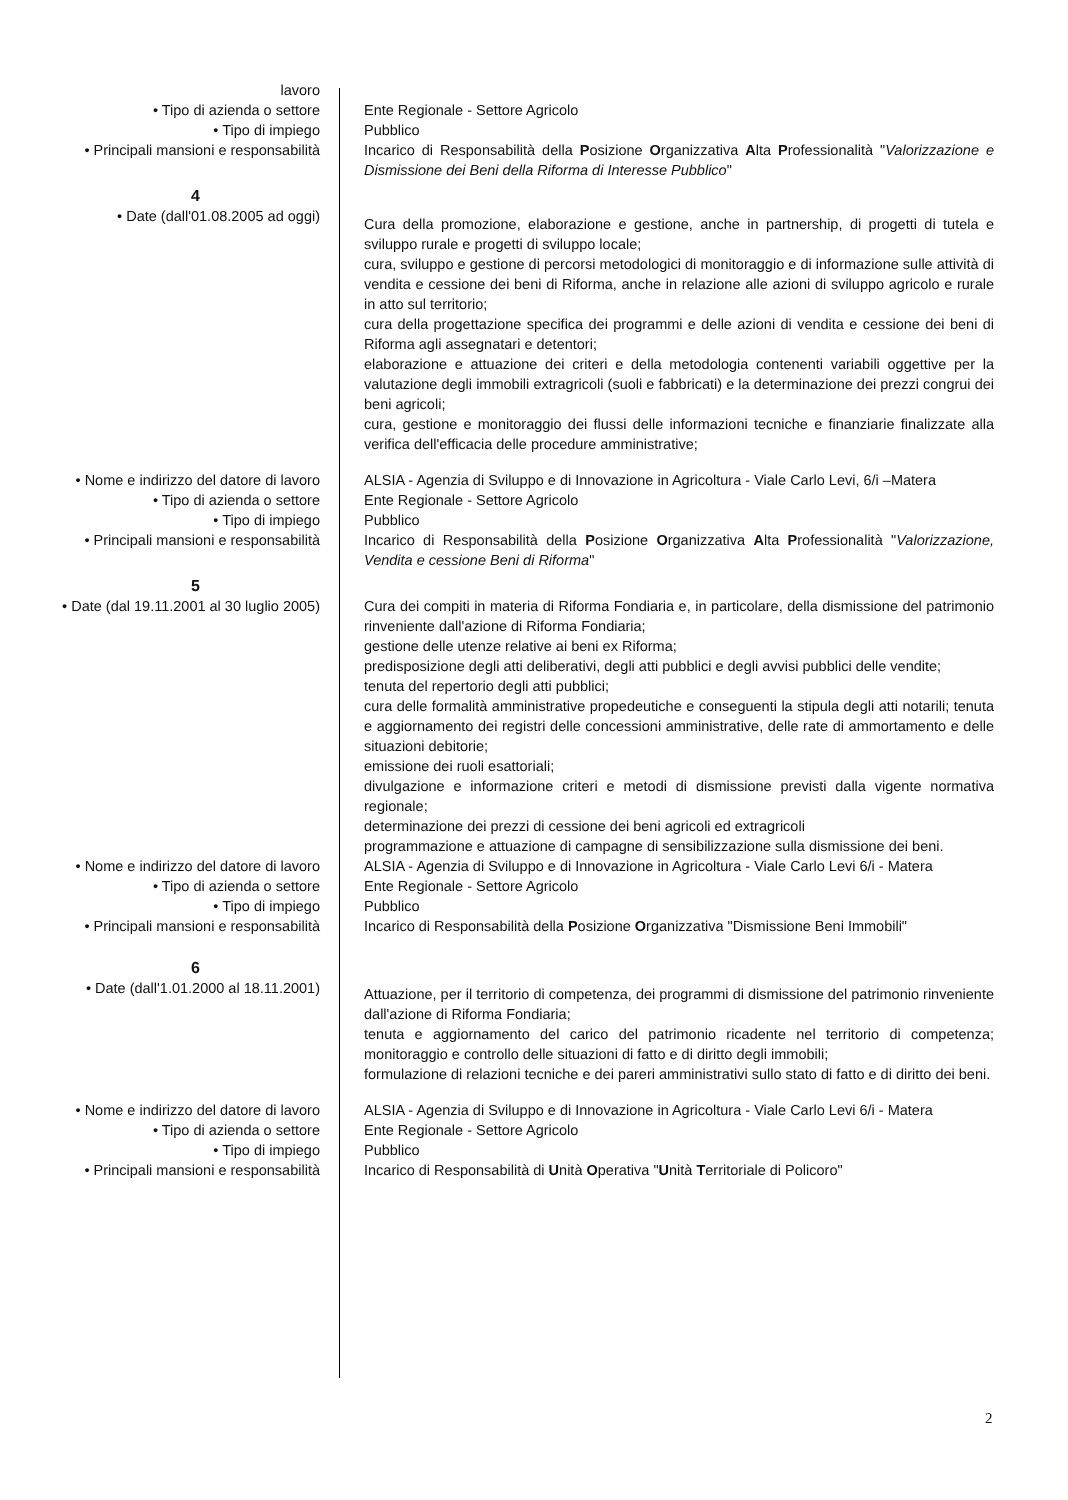lavoro
• Tipo di azienda o settore Ente Regionale - Settore Agricolo
• Tipo di impiego Pubblico
• Principali mansioni e responsabilità
Incarico di Responsabilità della Posizione Organizzativa Alta Professionalità "Valorizzazione e Dismissione dei Beni della Riforma di Interesse Pubblico"
4
• Date (dall'01.08.2005 ad oggi)
Cura della promozione, elaborazione e gestione, anche in partnership, di progetti di tutela e sviluppo rurale e progetti di sviluppo locale;
cura, sviluppo e gestione di percorsi metodologici di monitoraggio e di informazione sulle attività di vendita e cessione dei beni di Riforma, anche in relazione alle azioni di sviluppo agricolo e rurale in atto sul territorio;
cura della progettazione specifica dei programmi e delle azioni di vendita e cessione dei beni di Riforma agli assegnatari e detentori;
elaborazione e attuazione dei criteri e della metodologia contenenti variabili oggettive per la valutazione degli immobili extragricoli (suoli e fabbricati) e la determinazione dei prezzi congrui dei beni agricoli;
cura, gestione e monitoraggio dei flussi delle informazioni tecniche e finanziarie finalizzate alla verifica dell'efficacia delle procedure amministrative;
• Nome e indirizzo del datore di lavoro
ALSIA - Agenzia di Sviluppo e di Innovazione in Agricoltura - Viale Carlo Levi, 6/i –Matera
• Tipo di azienda o settore Ente Regionale - Settore Agricolo
• Tipo di impiego Pubblico
• Principali mansioni e responsabilità
Incarico di Responsabilità della Posizione Organizzativa Alta Professionalità "Valorizzazione, Vendita e cessione Beni di Riforma"
5
• Date (dal 19.11.2001 al 30 luglio 2005)
Cura dei compiti in materia di Riforma Fondiaria e, in particolare, della dismissione del patrimonio rinveniente dall'azione di Riforma Fondiaria;
gestione delle utenze relative ai beni ex Riforma;
predisposizione degli atti deliberativi, degli atti pubblici e degli avvisi pubblici delle vendite;
tenuta del repertorio degli atti pubblici;
cura delle formalità amministrative propedeutiche e conseguenti la stipula degli atti notarili; tenuta e aggiornamento dei registri delle concessioni amministrative, delle rate di ammortamento e delle situazioni debitorie;
emissione dei ruoli esattoriali;
divulgazione e informazione criteri e metodi di dismissione previsti dalla vigente normativa regionale;
determinazione dei prezzi di cessione dei beni agricoli ed extragricoli
programmazione e attuazione di campagne di sensibilizzazione sulla dismissione dei beni.
• Nome e indirizzo del datore di lavoro
ALSIA - Agenzia di Sviluppo e di Innovazione in Agricoltura - Viale Carlo Levi 6/i - Matera
• Tipo di azienda o settore Ente Regionale - Settore Agricolo
• Tipo di impiego Pubblico
• Principali mansioni e responsabilità
Incarico di Responsabilità della Posizione Organizzativa "Dismissione Beni Immobili"
6
• Date (dall'1.01.2000 al 18.11.2001)
Attuazione, per il territorio di competenza, dei programmi di dismissione del patrimonio rinveniente dall'azione di Riforma Fondiaria;
tenuta e aggiornamento del carico del patrimonio ricadente nel territorio di competenza; monitoraggio e controllo delle situazioni di fatto e di diritto degli immobili;
formulazione di relazioni tecniche e dei pareri amministrativi sullo stato di fatto e di diritto dei beni.
• Nome e indirizzo del datore di lavoro
ALSIA - Agenzia di Sviluppo e di Innovazione in Agricoltura - Viale Carlo Levi 6/i - Matera
• Tipo di azienda o settore Ente Regionale - Settore Agricolo
• Tipo di impiego Pubblico
• Principali mansioni e responsabilità
Incarico di Responsabilità di Unità Operativa "Unità Territoriale di Policoro"
2